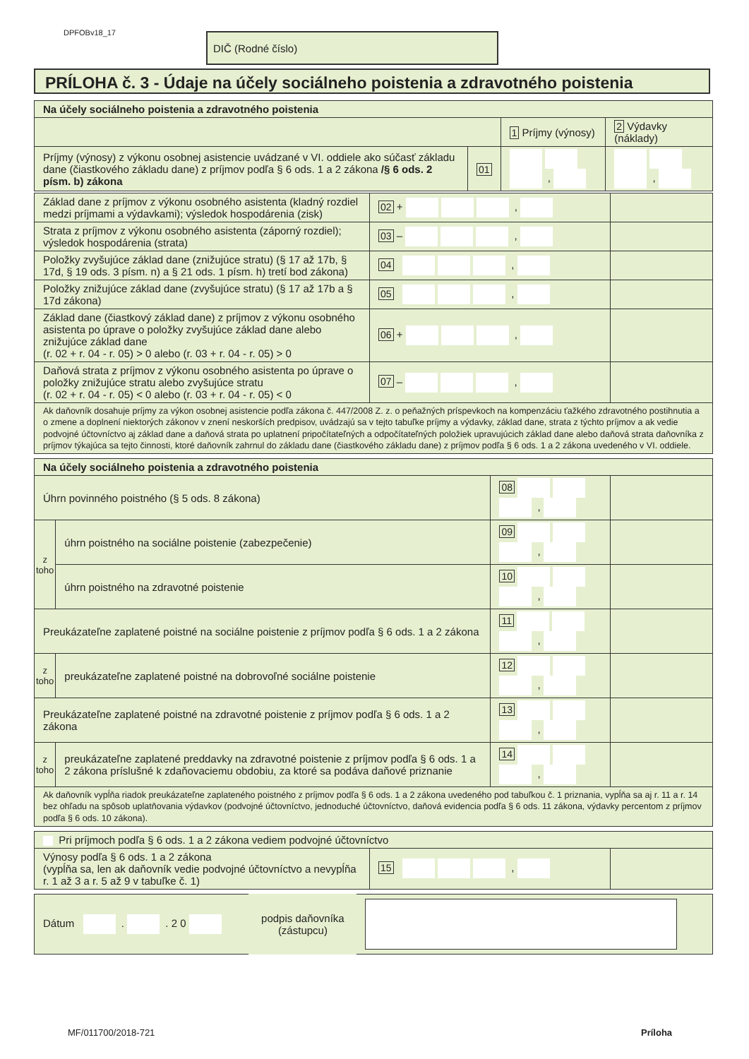DPFOBv18_17 DIČ (Rodné číslo)
PRÍLOHA č. 3 - Údaje na účely sociálneho poistenia a zdravotného poistenia
| Na účely sociálneho poistenia a zdravotného poistenia | | | |
| --- | --- | --- | --- |
| | | 1 Príjmy (výnosy) | 2 Výdavky (náklady) |
| Príjmy (výnosy) z výkonu osobnej asistencie uvádzané v VI. oddiele ako súčasť základu dane (čiastkového základu dane) z príjmov podľa § 6 ods. 1 a 2 zákona /§ 6 ods. 2 písm. b) zákona | 01 | , | , |
| Základ dane z príjmov z výkonu osobného asistenta (kladný rozdiel medzi príjmami a výdavkami); výsledok hospodárenia (zisk) | 02 + , | |
| Strata z príjmov z výkonu osobného asistenta (záporný rozdiel); výsledok hospodárenia (strata) | 03 – , | |
| Položky zvyšujúce základ dane (znižujúce stratu) (§ 17 až 17b, § 17d, § 19 ods. 3 písm. n) a § 21 ods. 1 písm. h) tretí bod zákona) | 04 , | |
| Položky znižujúce základ dane (zvyšujúce stratu) (§ 17 až 17b a § 17d zákona) | 05 , | |
| Základ dane (čiastkový základ dane) z príjmov z výkonu osobného asistenta po úprave o položky zvyšujúce základ dane alebo znižujúce základ dane (r. 02 + r. 04 - r. 05) > 0 alebo (r. 03 + r. 04 - r. 05) > 0 | 06 + , | |
| Daňová strata z príjmov z výkonu osobného asistenta po úprave o položky znižujúce stratu alebo zvyšujúce stratu (r. 02 + r. 04 - r. 05) < 0 alebo (r. 03 + r. 04 - r. 05) < 0 | 07 – , | |
| Ak daňovník dosahuje príjmy za výkon osobnej asistencie podľa zákona č. 447/2008 Z. z. o peňažných príspevkoch na kompenzáciu ťažkého zdravotného postihnutia a o zmene a doplnení niektorých zákonov v znení neskorších predpisov, uvádzajú sa v tejto tabuľke príjmy a výdavky, základ dane, strata z týchto príjmov a ak vedie podvojné účtovníctvo aj základ dane a daňová strata po uplatnení pripočítateľných a odpočítateľných položiek upravujúcich základ dane alebo daňová strata daňovníka z príjmov týkajúca sa tejto činnosti, ktoré daňovník zahrnul do základu dane (čiastkového základu dane) z príjmov podľa § 6 ods. 1 a 2 zákona uvedeného v VI. oddiele. | | |
| Na účely sociálneho poistenia a zdravotného poistenia | | | |
| --- | --- | --- | --- |
| Úhrn povinného poistného (§ 5 ods. 8 zákona) | | 08 , | |
| z toho | úhrn poistného na sociálne poistenie (zabezpečenie) | 09 , | |
| | úhrn poistného na zdravotné poistenie | 10 , | |
| Preukázateľne zaplatené poistné na sociálne poistenie z príjmov podľa § 6 ods. 1 a 2 zákona | | 11 , | |
| z toho | preukázateľne zaplatené poistné na dobrovoľné sociálne poistenie | 12 , | |
| Preukázateľne zaplatené poistné na zdravotné poistenie z príjmov podľa § 6 ods. 1 a 2 zákona | | 13 , | |
| z toho | preukázateľne zaplatené preddavky na zdravotné poistenie z príjmov podľa § 6 ods. 1 a 2 zákona príslušné k zdaňovaciemu obdobiu, za ktoré sa podáva daňové priznanie | 14 , | |
| Ak daňovník vypĺňa riadok preukázateľne zaplateného poistného z príjmov podľa § 6 ods. 1 a 2 zákona uvedeného pod tabuľkou č. 1 priznania, vypĺňa sa aj r. 11 a r. 14 bez ohľadu na spôsob uplatňovania výdavkov (podvojné účtovníctvo, jednoduché účtovníctvo, daňová evidencia podľa § 6 ods. 11 zákona, výdavky percentom z príjmov podľa § 6 ods. 10 zákona). | | | |
| Pri príjmoch podľa § 6 ods. 1 a 2 zákona vediem podvojné účtovníctvo | | |
| Výnosy podľa § 6 ods. 1 a 2 zákona (vypĺňa sa, len ak daňovník vedie podvojné účtovníctvo a nevypĺňa r. 1 až 3 a r. 5 až 9 v tabuľke č. 1) | 15 , | |
| Dátum . . 2 0 | podpis daňovníka (zástupcu) | |
MF/011700/2018-721 Príloha